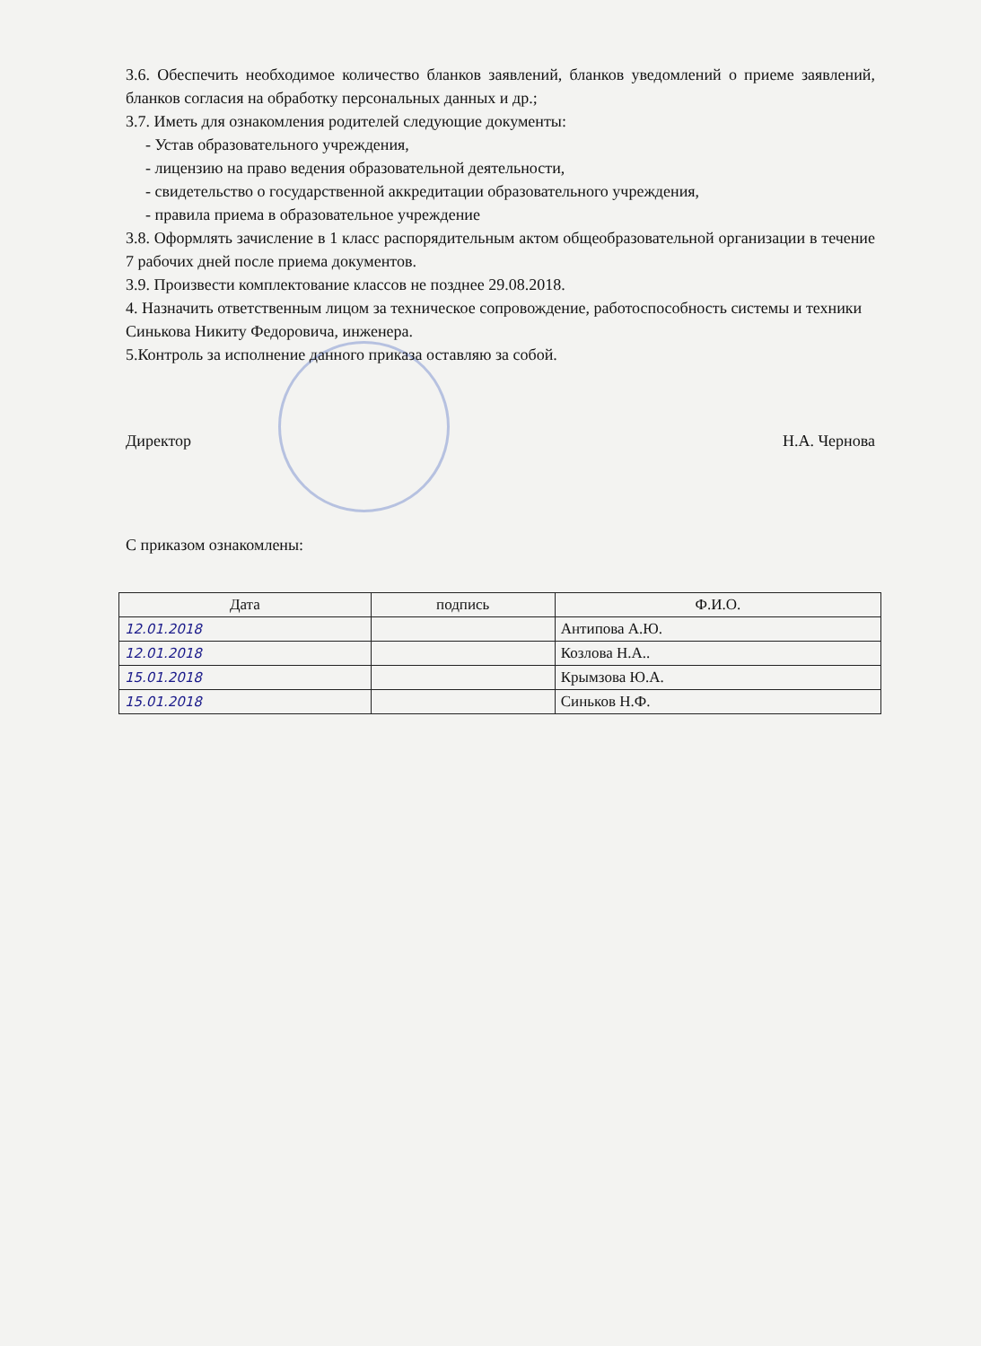3.6. Обеспечить необходимое количество бланков заявлений, бланков уведомлений о приеме заявлений, бланков согласия на обработку персональных данных и др.;
3.7. Иметь для ознакомления родителей следующие документы:
- Устав образовательного учреждения,
- лицензию на право ведения образовательной деятельности,
- свидетельство о государственной аккредитации образовательного учреждения,
- правила приема в образовательное учреждение
3.8. Оформлять зачисление в 1 класс распорядительным актом общеобразовательной организации в течение 7 рабочих дней после приема документов.
3.9. Произвести комплектование классов не позднее 29.08.2018.
4. Назначить ответственным лицом за техническое сопровождение, работоспособность системы и техники Синькова Никиту Федоровича, инженера.
5.Контроль за исполнение данного приказа оставляю за собой.
Директор Н.А. Чернова
С приказом ознакомлены:
| Дата | подпись | Ф.И.О. |
| --- | --- | --- |
| 12.01.2018 | | Антипова А.Ю. |
| 12.01.2018 | | Козлова Н.А.. |
| 15.01.2018 | | Крымзова Ю.А. |
| 15.01.2018 | | Синьков Н.Ф. |